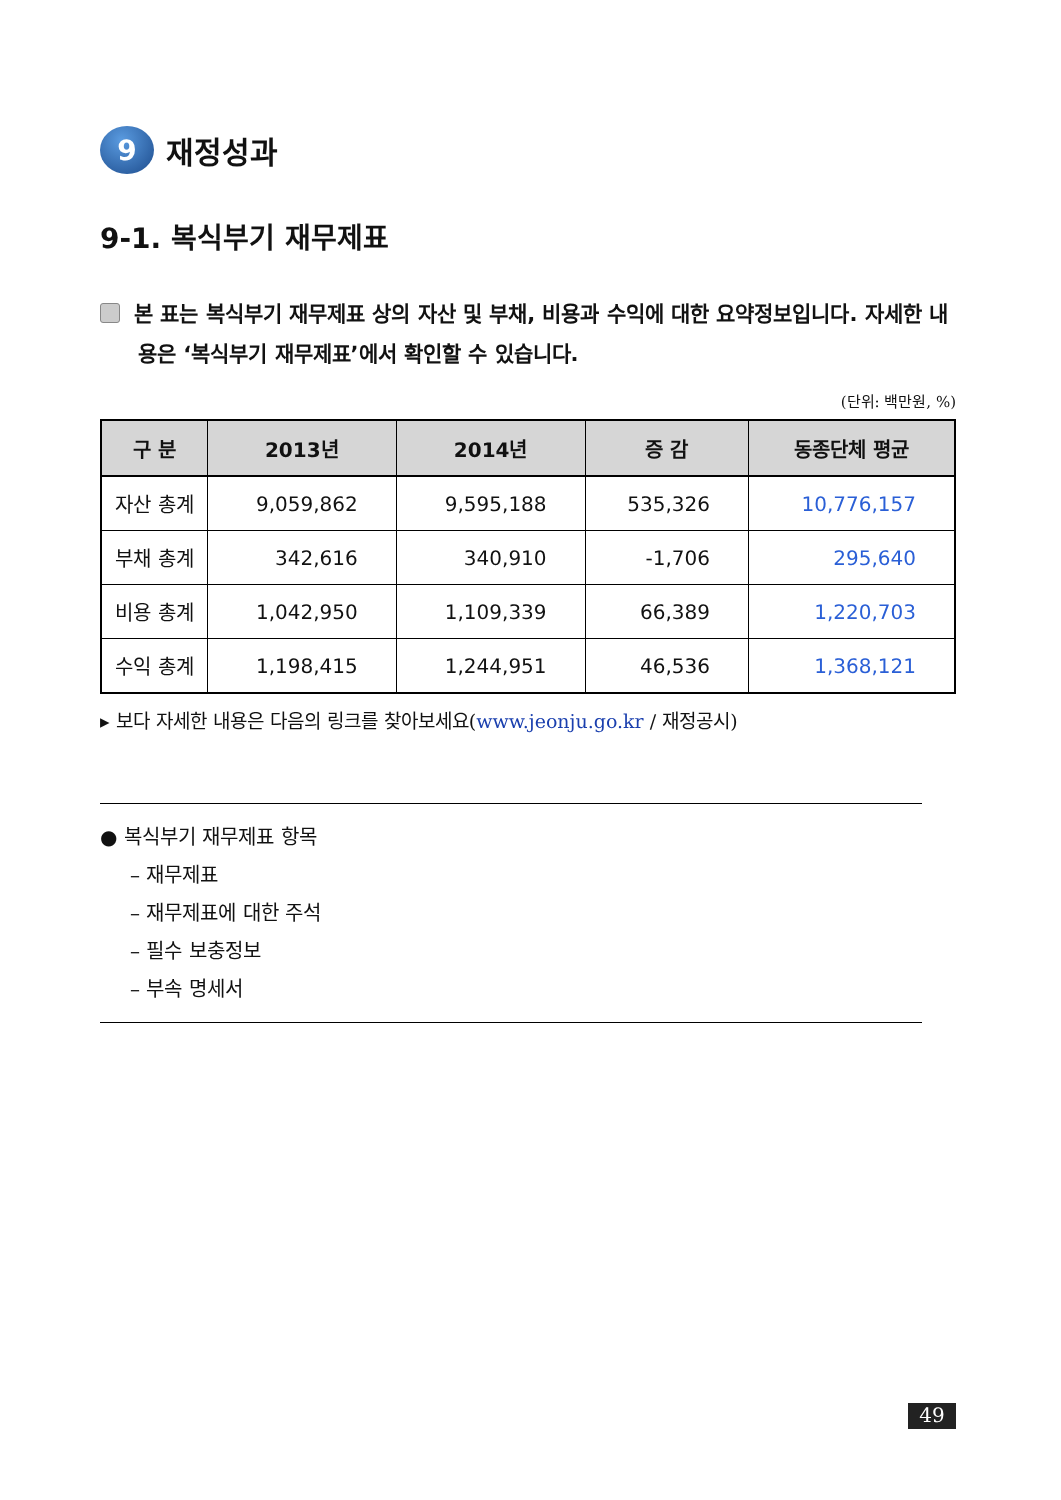9 재정성과
9-1. 복식부기 재무제표
본 표는 복식부기 재무제표 상의 자산 및 부채, 비용과 수익에 대한 요약정보입니다. 자세한 내용은 ‘복식부기 재무제표’에서 확인할 수 있습니다.
(단위: 백만원, %)
| 구 분 | 2013년 | 2014년 | 증 감 | 동종단체 평균 |
| --- | --- | --- | --- | --- |
| 자산 총계 | 9,059,862 | 9,595,188 | 535,326 | 10,776,157 |
| 부채 총계 | 342,616 | 340,910 | -1,706 | 295,640 |
| 비용 총계 | 1,042,950 | 1,109,339 | 66,389 | 1,220,703 |
| 수익 총계 | 1,198,415 | 1,244,951 | 46,536 | 1,368,121 |
▸ 보다 자세한 내용은 다음의 링크를 찾아보세요(www.jeonju.go.kr / 재정공시)
● 복식부기 재무제표 항목
– 재무제표
– 재무제표에 대한 주석
– 필수 보충정보
– 부속 명세서
49